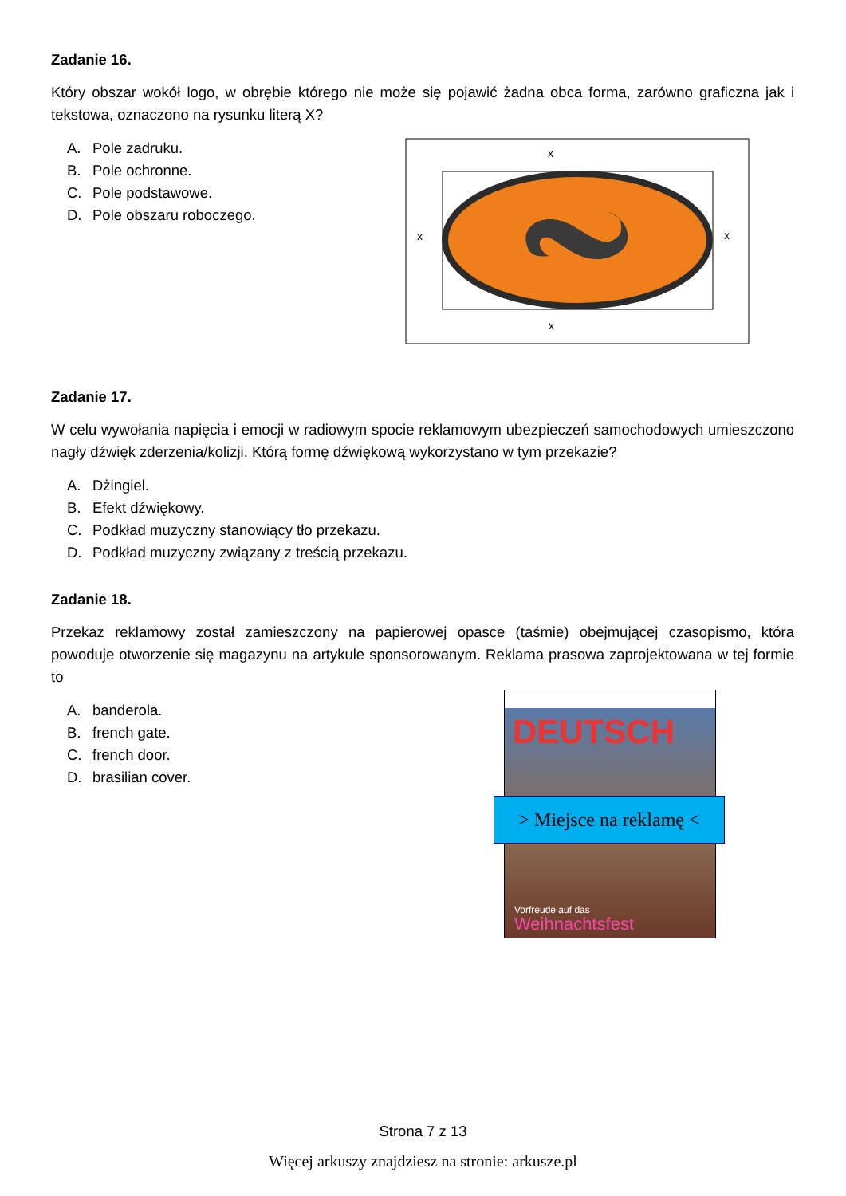Zadanie 16.
Który obszar wokół logo, w obrębie którego nie może się pojawić żadna obca forma, zarówno graficzna jak i tekstowa, oznaczono na rysunku literą X?
A. Pole zadruku.
B. Pole ochronne.
C. Pole podstawowe.
D. Pole obszaru roboczego.
x
x
x
x
Zadanie 17.
W celu wywołania napięcia i emocji w radiowym spocie reklamowym ubezpieczeń samochodowych umieszczono nagły dźwięk zderzenia/kolizji. Którą formę dźwiękową wykorzystano w tym przekazie?
A. Dżingiel.
B. Efekt dźwiękowy.
C. Podkład muzyczny stanowiący tło przekazu.
D. Podkład muzyczny związany z treścią przekazu.
Zadanie 18.
Przekaz reklamowy został zamieszczony na papierowej opasce (taśmie) obejmującej czasopismo, która powoduje otworzenie się magazynu na artykule sponsorowanym. Reklama prasowa zaprojektowana w tej formie to
A. banderola.
B. french gate.
C. french door.
D. brasilian cover.
DEUTSCH
Vorfreude auf das
Weihnachtsfest
> Miejsce na reklamę <
Strona 7 z 13
Więcej arkuszy znajdziesz na stronie: arkusze.pl